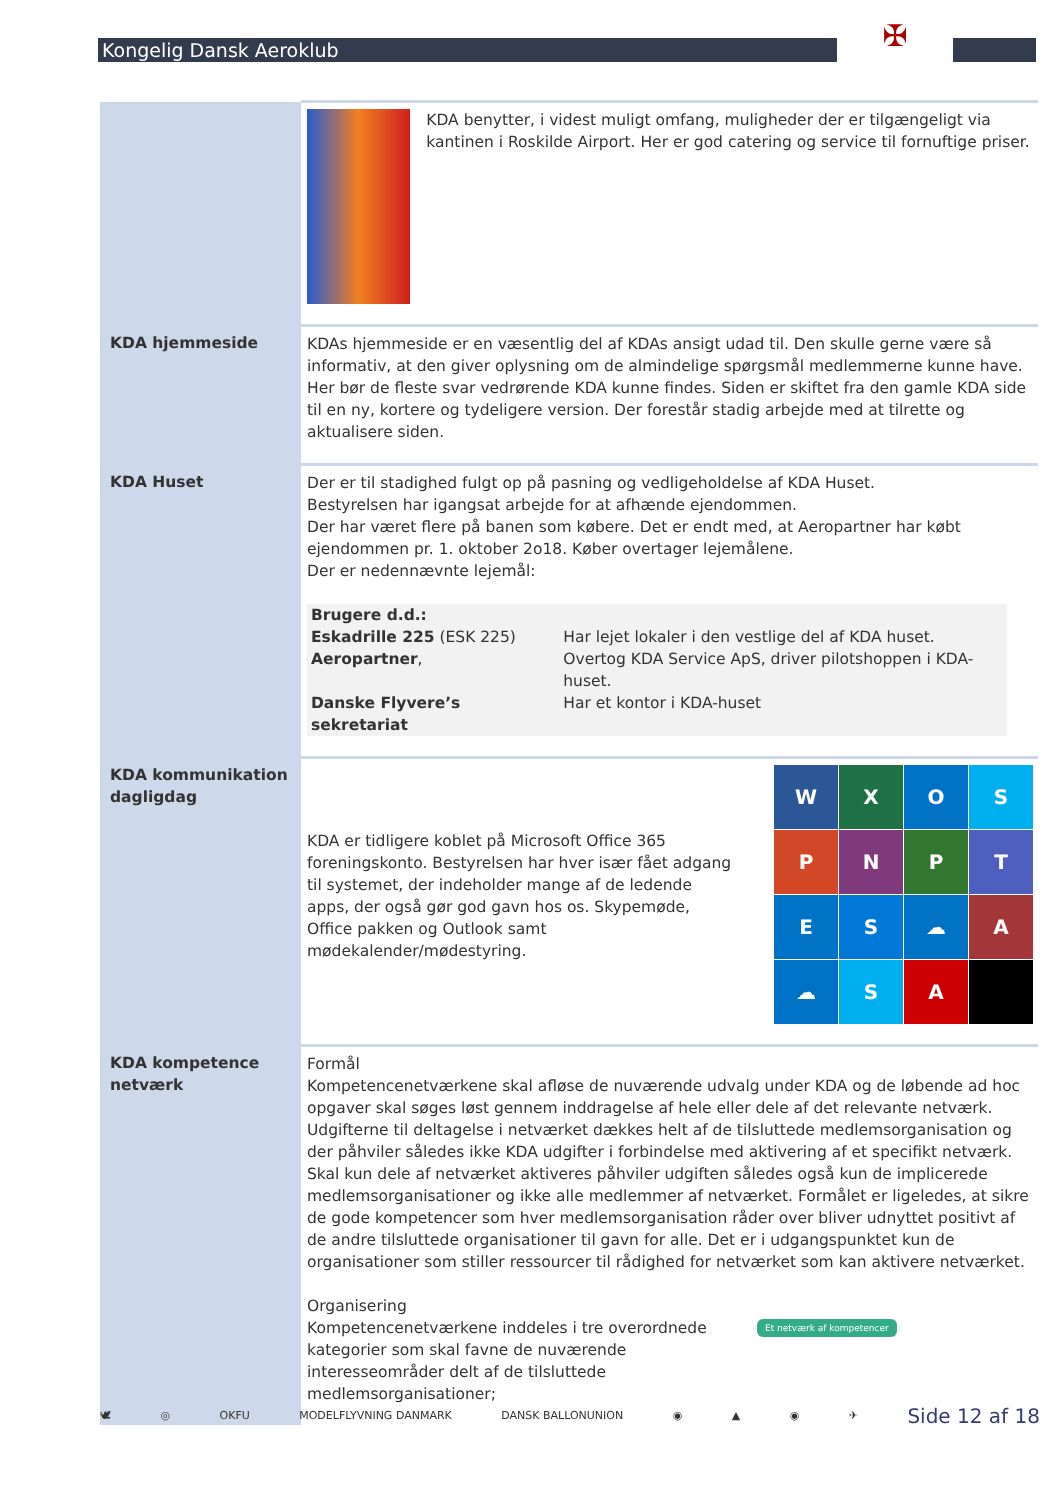Kongelig Dansk Aeroklub ✠
| | KDA benytter, i videst muligt omfang, muligheder der er tilgængeligt via kantinen i Roskilde Airport. Her er god catering og service til fornuftige priser. |
| KDA hjemmeside | KDAs hjemmeside er en væsentlig del af KDAs ansigt udad til. Den skulle gerne være så informativ, at den giver oplysning om de almindelige spørgsmål medlemmerne kunne have. Her bør de fleste svar vedrørende KDA kunne findes. Siden er skiftet fra den gamle KDA side til en ny, kortere og tydeligere version. Der forestår stadig arbejde med at tilrette og aktualisere siden. |
| KDA Huset | Der er til stadighed fulgt op på pasning og vedligeholdelse af KDA Huset. Bestyrelsen har igangsat arbejde for at afhænde ejendommen. Der har været flere på banen som købere. Det er endt med, at Aeropartner har købt ejendommen pr. 1. oktober 2o18. Køber overtager lejemålene. Der er nedennævnte lejemål: / Brugere d.d.: / / / Eskadrille 225 (ESK 225) / Har lejet lokaler i den vestlige del af KDA huset. / / Aeropartner , / Overtog KDA Service ApS, driver pilotshoppen i KDA-huset. / / Danske Flyvere’s sekretariat / Har et kontor i KDA-huset / |
| KDA kommunikation dagligdag | W X O S P N P T E S ☁ A ☁ S A KDA er tidligere koblet på Microsoft Office 365 foreningskonto. Bestyrelsen har hver især fået adgang til systemet, der indeholder mange af de ledende apps, der også gør god gavn hos os. Skypemøde, Office pakken og Outlook samt mødekalender/mødestyring. |
| KDA kompetence netværk | Formål Kompetencenetværkene skal afløse de nuværende udvalg under KDA og de løbende ad hoc opgaver skal søges løst gennem inddragelse af hele eller dele af det relevante netværk. Udgifterne til deltagelse i netværket dækkes helt af de tilsluttede medlemsorganisation og der påhviler således ikke KDA udgifter i forbindelse med aktivering af et specifikt netværk. Skal kun dele af netværket aktiveres påhviler udgiften således også kun de implicerede medlemsorganisationer og ikke alle medlemmer af netværket. Formålet er ligeledes, at sikre de gode kompetencer som hver medlemsorganisation råder over bliver udnyttet positivt af de andre tilsluttede organisationer til gavn for alle. Det er i udgangspunktet kun de organisationer som stiller ressourcer til rådighed for netværket som kan aktivere netværket. Organisering Kompetencenetværkene inddeles i tre overordnede kategorier som skal favne de nuværende interesseområder delt af de tilsluttede medlemsorganisationer; Et netværk af kompetencer |
🕊 ◎ OKFU MODELFLYVNING DANMARK DANSK BALLONUNION ◉ ▲ ◉ ✈ Side 12 af 18